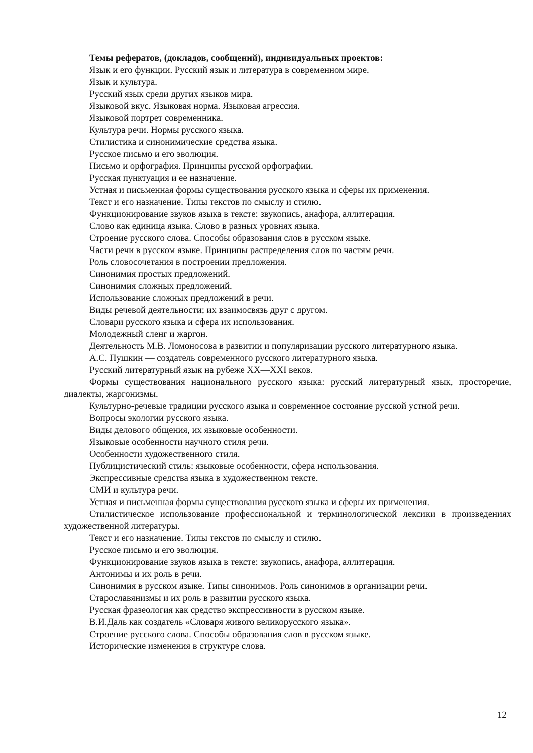Темы рефератов, (докладов, сообщений), индивидуальных проектов:
Язык и его функции. Русский язык и литература в современном мире.
Язык и культура.
Русский язык среди других языков мира.
Языковой вкус. Языковая норма. Языковая агрессия.
Языковой портрет современника.
Культура речи. Нормы русского языка.
Стилистика и синонимические средства языка.
Русское письмо и его эволюция.
Письмо и орфография. Принципы русской орфографии.
Русская пунктуация и ее назначение.
Устная и письменная формы существования русского языка и сферы их применения.
Текст и его назначение. Типы текстов по смыслу и стилю.
Функционирование звуков языка в тексте: звукопись, анафора, аллитерация.
Слово как единица языка. Слово в разных уровнях языка.
Строение русского слова. Способы образования слов в русском языке.
Части речи в русском языке. Принципы распределения слов по частям речи.
Роль словосочетания в построении предложения.
Синонимия простых предложений.
Синонимия сложных предложений.
Использование сложных предложений в речи.
Виды речевой деятельности; их взаимосвязь друг с другом.
Словари русского языка и сфера их использования.
Молодежный сленг и жаргон.
Деятельность М.В. Ломоносова в развитии и популяризации русского литературного языка.
А.С. Пушкин — создатель современного русского литературного языка.
Русский литературный язык на рубеже XX—XXI веков.
Формы существования национального русского языка: русский литературный язык, просторечие, диалекты, жаргонизмы.
Культурно-речевые традиции русского языка и современное состояние русской устной речи.
Вопросы экологии русского языка.
Виды делового общения, их языковые особенности.
Языковые особенности научного стиля речи.
Особенности художественного стиля.
Публицистический стиль: языковые особенности, сфера использования.
Экспрессивные средства языка в художественном тексте.
СМИ и культура речи.
Устная и письменная формы существования русского языка и сферы их применения.
Стилистическое использование профессиональной и терминологической лексики в произведениях художественной литературы.
Текст и его назначение. Типы текстов по смыслу и стилю.
Русское письмо и его эволюция.
Функционирование звуков языка в тексте: звукопись, анафора, аллитерация.
Антонимы и их роль в речи.
Синонимия в русском языке. Типы синонимов. Роль синонимов в организации речи.
Старославянизмы и их роль в развитии русского языка.
Русская фразеология как средство экспрессивности в русском языке.
В.И.Даль как создатель «Словаря живого великорусского языка».
Строение русского слова. Способы образования слов в русском языке.
Исторические изменения в структуре слова.
12